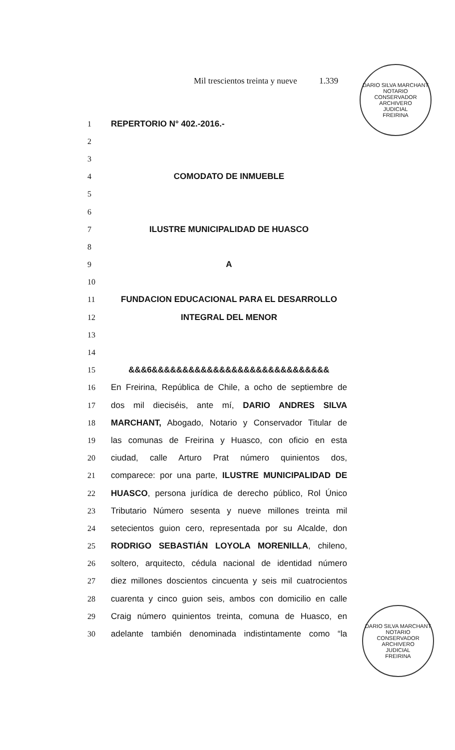Mil trescientos treinta y nueve 1.339
DARIO SILVA MARCHANT
NOTARIO
CONSERVADOR
ARCHIVERO
JUDICIAL
FREIRINA
1 REPERTORIO N° 402.-2016.-
2
3
4 COMODATO DE INMUEBLE
5
6
7 ILUSTRE MUNICIPALIDAD DE HUASCO
8
9 A
10
11 FUNDACION EDUCACIONAL PARA EL DESARROLLO
12 INTEGRAL DEL MENOR
13
14
15 &&&6&&&&&&&&&&&&&&&&&&&&&&&&&&&&&
16 En Freirina, República de Chile, a ocho de septiembre de
17 dos mil dieciséis, ante mí, DARIO ANDRES SILVA
18 MARCHANT, Abogado, Notario y Conservador Titular de
19 las comunas de Freirina y Huasco, con oficio en esta
20 ciudad, calle Arturo Prat número quinientos dos,
21 comparece: por una parte, ILUSTRE MUNICIPALIDAD DE
22 HUASCO, persona jurídica de derecho público, Rol Único
23 Tributario Número sesenta y nueve millones treinta mil
24 setecientos guion cero, representada por su Alcalde, don
25 RODRIGO SEBASTIÁN LOYOLA MORENILLA, chileno,
26 soltero, arquitecto, cédula nacional de identidad número
27 diez millones doscientos cincuenta y seis mil cuatrocientos
28 cuarenta y cinco guion seis, ambos con domicilio en calle
29 Craig número quinientos treinta, comuna de Huasco, en
30 adelante también denominada indistintamente como “la
DARIO SILVA MARCHANT
NOTARIO
CONSERVADOR
ARCHIVERO
JUDICIAL
FREIRINA